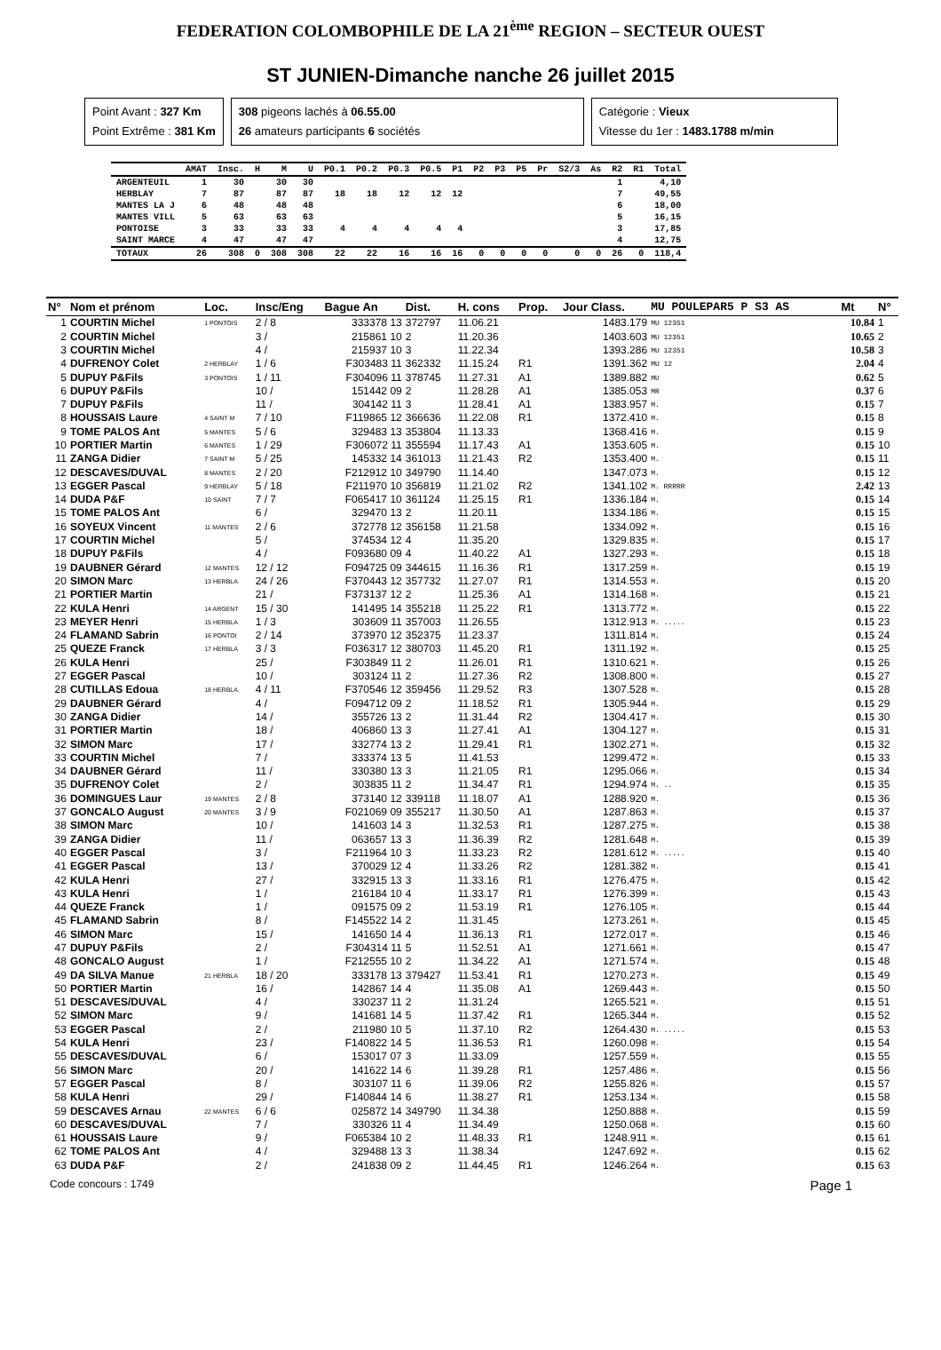FEDERATION COLOMBOPHILE DE LA 21<sup>ème</sup> REGION – SECTEUR OUEST
ST JUNIEN-Dimanche nanche 26 juillet 2015
Point Avant : 327 Km
Point Extrême : 381 Km
308 pigeons lachés à 06.55.00
26 amateurs participants 6 sociétés
Catégorie : Vieux
Vitesse du 1er : 1483.1788 m/min
| | AMAT | Insc. | H | M | U | P0.1 | P0.2 | P0.3 | P0.5 | P1 | P2 | P3 | P5 | Pr | S2/3 | As | R2 | R1 | Total |
| --- | --- | --- | --- | --- | --- | --- | --- | --- | --- | --- | --- | --- | --- | --- | --- | --- | --- | --- | --- |
| ARGENTEUIL | 1 | 30 | | 30 | 30 | | | | | | | | | | | | 1 | | 4,10 |
| HERBLAY | 7 | 87 | | 87 | 87 | 18 | 18 | 12 | 12 | 12 | | | | | | | 7 | | 49,55 |
| MANTES LA J | 6 | 48 | | 48 | 48 | | | | | | | | | | | | 6 | | 18,00 |
| MANTES VILL | 5 | 63 | | 63 | 63 | | | | | | | | | | | | 5 | | 16,15 |
| PONTOISE | 3 | 33 | | 33 | 33 | 4 | 4 | 4 | 4 | 4 | | | | | | | 3 | | 17,85 |
| SAINT MARCE | 4 | 47 | | 47 | 47 | | | | | | | | | | | | 4 | | 12,75 |
| TOTAUX | 26 | 308 | 0 | 308 | 308 | 22 | 22 | 16 | 16 | 16 | 0 | 0 | 0 | 0 | 0 | 0 | 26 | 0 | 118,4 |
| N° | Nom et prénom | Loc. | Insc/Eng | Bague An | Dist. | H. cons | Prop. | Jour Class. | MU POULEPAR5 P S3 AS | Mt | N° |
| --- | --- | --- | --- | --- | --- | --- | --- | --- | --- | --- | --- |
| 1 | COURTIN Michel | 1 PONTOIS | 2 / 8 | 333378 13 | 372797 | 11.06.21 | | 1483.179 | MU 12351 | 10.84 | 1 |
| 2 | COURTIN Michel | | 3 / | 215861 10 | 2 | 11.20.36 | | 1403.603 | MU 12351 | 10.65 | 2 |
| 3 | COURTIN Michel | | 4 / | 215937 10 | 3 | 11.22.34 | | 1393.286 | MU 12351 | 10.58 | 3 |
| 4 | DUFRENOY Colet | 2 HERBLAY | 1 / 6 | F303483 11 | 362332 | 11.15.24 | R1 | 1391.362 | MU 12 | 2.04 | 4 |
| 5 | DUPUY P&Fils | 3 PONTOIS | 1 / 11 | F304096 11 | 378745 | 11.27.31 | A1 | 1389.882 | MU | 0.62 | 5 |
| 6 | DUPUY P&Fils | | 10 / | 151442 09 | 2 | 11.28.28 | A1 | 1385.053 | MR | 0.37 | 6 |
| 7 | DUPUY P&Fils | | 11 / | 304142 11 | 3 | 11.28.41 | A1 | 1383.957 | M. | 0.15 | 7 |
| 8 | HOUSSAIS Laure | 4 SAINT M | 7 / 10 | F119865 12 | 366636 | 11.22.08 | R1 | 1372.410 | M. | 0.15 | 8 |
| 9 | TOME PALOS Ant | 5 MANTES | 5 / 6 | 329483 13 | 353804 | 11.13.33 | | 1368.416 | M. | 0.15 | 9 |
| 10 | PORTIER Martin | 6 MANTES | 1 / 29 | F306072 11 | 355594 | 11.17.43 | A1 | 1353.605 | M. | 0.15 | 10 |
| 11 | ZANGA Didier | 7 SAINT M | 5 / 25 | 145332 14 | 361013 | 11.21.43 | R2 | 1353.400 | M. | 0.15 | 11 |
| 12 | DESCAVES/DUVAL | 8 MANTES | 2 / 20 | F212912 10 | 349790 | 11.14.40 | | 1347.073 | M. | 0.15 | 12 |
| 13 | EGGER Pascal | 9 HERBLAY | 5 / 18 | F211970 10 | 356819 | 11.21.02 | R2 | 1341.102 | M. RRRRR | 2.42 | 13 |
| 14 | DUDA P&F | 10 SAINT | 7 / 7 | F065417 10 | 361124 | 11.25.15 | R1 | 1336.184 | M. | 0.15 | 14 |
| 15 | TOME PALOS Ant | | 6 / | 329470 13 | 2 | 11.20.11 | | 1334.186 | M. | 0.15 | 15 |
| 16 | SOYEUX Vincent | 11 MANTES | 2 / 6 | 372778 12 | 356158 | 11.21.58 | | 1334.092 | M. | 0.15 | 16 |
| 17 | COURTIN Michel | | 5 / | 374534 12 | 4 | 11.35.20 | | 1329.835 | M. | 0.15 | 17 |
| 18 | DUPUY P&Fils | | 4 / | F093680 09 | 4 | 11.40.22 | A1 | 1327.293 | M. | 0.15 | 18 |
| 19 | DAUBNER Gérard | 12 MANTES | 12 / 12 | F094725 09 | 344615 | 11.16.36 | R1 | 1317.259 | M. | 0.15 | 19 |
| 20 | SIMON Marc | 13 HERBLA | 24 / 26 | F370443 12 | 357732 | 11.27.07 | R1 | 1314.553 | M. | 0.15 | 20 |
| 21 | PORTIER Martin | | 21 / | F373137 12 | 2 | 11.25.36 | A1 | 1314.168 | M. | 0.15 | 21 |
| 22 | KULA Henri | 14 ARGENT | 15 / 30 | 141495 14 | 355218 | 11.25.22 | R1 | 1313.772 | M. | 0.15 | 22 |
| 23 | MEYER Henri | 15 HERBLA | 1 / 3 | 303609 11 | 357003 | 11.26.55 | | 1312.913 | M. ..... | 0.15 | 23 |
| 24 | FLAMAND Sabrin | 16 PONTOI | 2 / 14 | 373970 12 | 352375 | 11.23.37 | | 1311.814 | M. | 0.15 | 24 |
| 25 | QUEZE Franck | 17 HERBLA | 3 / 3 | F036317 12 | 380703 | 11.45.20 | R1 | 1311.192 | M. | 0.15 | 25 |
| 26 | KULA Henri | | 25 / | F303849 11 | 2 | 11.26.01 | R1 | 1310.621 | M. | 0.15 | 26 |
| 27 | EGGER Pascal | | 10 / | 303124 11 | 2 | 11.27.36 | R2 | 1308.800 | M. | 0.15 | 27 |
| 28 | CUTILLAS Edoua | 18 HERBLA | 4 / 11 | F370546 12 | 359456 | 11.29.52 | R3 | 1307.528 | M. | 0.15 | 28 |
| 29 | DAUBNER Gérard | | 4 / | F094712 09 | 2 | 11.18.52 | R1 | 1305.944 | M. | 0.15 | 29 |
| 30 | ZANGA Didier | | 14 / | 355726 13 | 2 | 11.31.44 | R2 | 1304.417 | M. | 0.15 | 30 |
| 31 | PORTIER Martin | | 18 / | 406860 13 | 3 | 11.27.41 | A1 | 1304.127 | M. | 0.15 | 31 |
| 32 | SIMON Marc | | 17 / | 332774 13 | 2 | 11.29.41 | R1 | 1302.271 | M. | 0.15 | 32 |
| 33 | COURTIN Michel | | 7 / | 333374 13 | 5 | 11.41.53 | | 1299.472 | M. | 0.15 | 33 |
| 34 | DAUBNER Gérard | | 11 / | 330380 13 | 3 | 11.21.05 | R1 | 1295.066 | M. | 0.15 | 34 |
| 35 | DUFRENOY Colet | | 2 / | 303835 11 | 2 | 11.34.47 | R1 | 1294.974 | M. .. | 0.15 | 35 |
| 36 | DOMINGUES Laur | 19 MANTES | 2 / 8 | 373140 12 | 339118 | 11.18.07 | A1 | 1288.920 | M. | 0.15 | 36 |
| 37 | GONCALO August | 20 MANTES | 3 / 9 | F021069 09 | 355217 | 11.30.50 | A1 | 1287.863 | M. | 0.15 | 37 |
| 38 | SIMON Marc | | 10 / | 141603 14 | 3 | 11.32.53 | R1 | 1287.275 | M. | 0.15 | 38 |
| 39 | ZANGA Didier | | 11 / | 063657 13 | 3 | 11.36.39 | R2 | 1281.648 | M. | 0.15 | 39 |
| 40 | EGGER Pascal | | 3 / | F211964 10 | 3 | 11.33.23 | R2 | 1281.612 | M. ..... | 0.15 | 40 |
| 41 | EGGER Pascal | | 13 / | 370029 12 | 4 | 11.33.26 | R2 | 1281.382 | M. | 0.15 | 41 |
| 42 | KULA Henri | | 27 / | 332915 13 | 3 | 11.33.16 | R1 | 1276.475 | M. | 0.15 | 42 |
| 43 | KULA Henri | | 1 / | 216184 10 | 4 | 11.33.17 | R1 | 1276.399 | M. | 0.15 | 43 |
| 44 | QUEZE Franck | | 1 / | 091575 09 | 2 | 11.53.19 | R1 | 1276.105 | M. | 0.15 | 44 |
| 45 | FLAMAND Sabrin | | 8 / | F145522 14 | 2 | 11.31.45 | | 1273.261 | M. | 0.15 | 45 |
| 46 | SIMON Marc | | 15 / | 141650 14 | 4 | 11.36.13 | R1 | 1272.017 | M. | 0.15 | 46 |
| 47 | DUPUY P&Fils | | 2 / | F304314 11 | 5 | 11.52.51 | A1 | 1271.661 | M. | 0.15 | 47 |
| 48 | GONCALO August | | 1 / | F212555 10 | 2 | 11.34.22 | A1 | 1271.574 | M. | 0.15 | 48 |
| 49 | DA SILVA Manue | 21 HERBLA | 18 / 20 | 333178 13 | 379427 | 11.53.41 | R1 | 1270.273 | M. | 0.15 | 49 |
| 50 | PORTIER Martin | | 16 / | 142867 14 | 4 | 11.35.08 | A1 | 1269.443 | M. | 0.15 | 50 |
| 51 | DESCAVES/DUVAL | | 4 / | 330237 11 | 2 | 11.31.24 | | 1265.521 | M. | 0.15 | 51 |
| 52 | SIMON Marc | | 9 / | 141681 14 | 5 | 11.37.42 | R1 | 1265.344 | M. | 0.15 | 52 |
| 53 | EGGER Pascal | | 2 / | 211980 10 | 5 | 11.37.10 | R2 | 1264.430 | M. ..... | 0.15 | 53 |
| 54 | KULA Henri | | 23 / | F140822 14 | 5 | 11.36.53 | R1 | 1260.098 | M. | 0.15 | 54 |
| 55 | DESCAVES/DUVAL | | 6 / | 153017 07 | 3 | 11.33.09 | | 1257.559 | M. | 0.15 | 55 |
| 56 | SIMON Marc | | 20 / | 141622 14 | 6 | 11.39.28 | R1 | 1257.486 | M. | 0.15 | 56 |
| 57 | EGGER Pascal | | 8 / | 303107 11 | 6 | 11.39.06 | R2 | 1255.826 | M. | 0.15 | 57 |
| 58 | KULA Henri | | 29 / | F140844 14 | 6 | 11.38.27 | R1 | 1253.134 | M. | 0.15 | 58 |
| 59 | DESCAVES Arnau | 22 MANTES | 6 / 6 | 025872 14 | 349790 | 11.34.38 | | 1250.888 | M. | 0.15 | 59 |
| 60 | DESCAVES/DUVAL | | 7 / | 330326 11 | 4 | 11.34.49 | | 1250.068 | M. | 0.15 | 60 |
| 61 | HOUSSAIS Laure | | 9 / | F065384 10 | 2 | 11.48.33 | R1 | 1248.911 | M. | 0.15 | 61 |
| 62 | TOME PALOS Ant | | 4 / | 329488 13 | 3 | 11.38.34 | | 1247.692 | M. | 0.15 | 62 |
| 63 | DUDA P&F | | 2 / | 241838 09 | 2 | 11.44.45 | R1 | 1246.264 | M. | 0.15 | 63 |
Code concours : 1749 Page 1